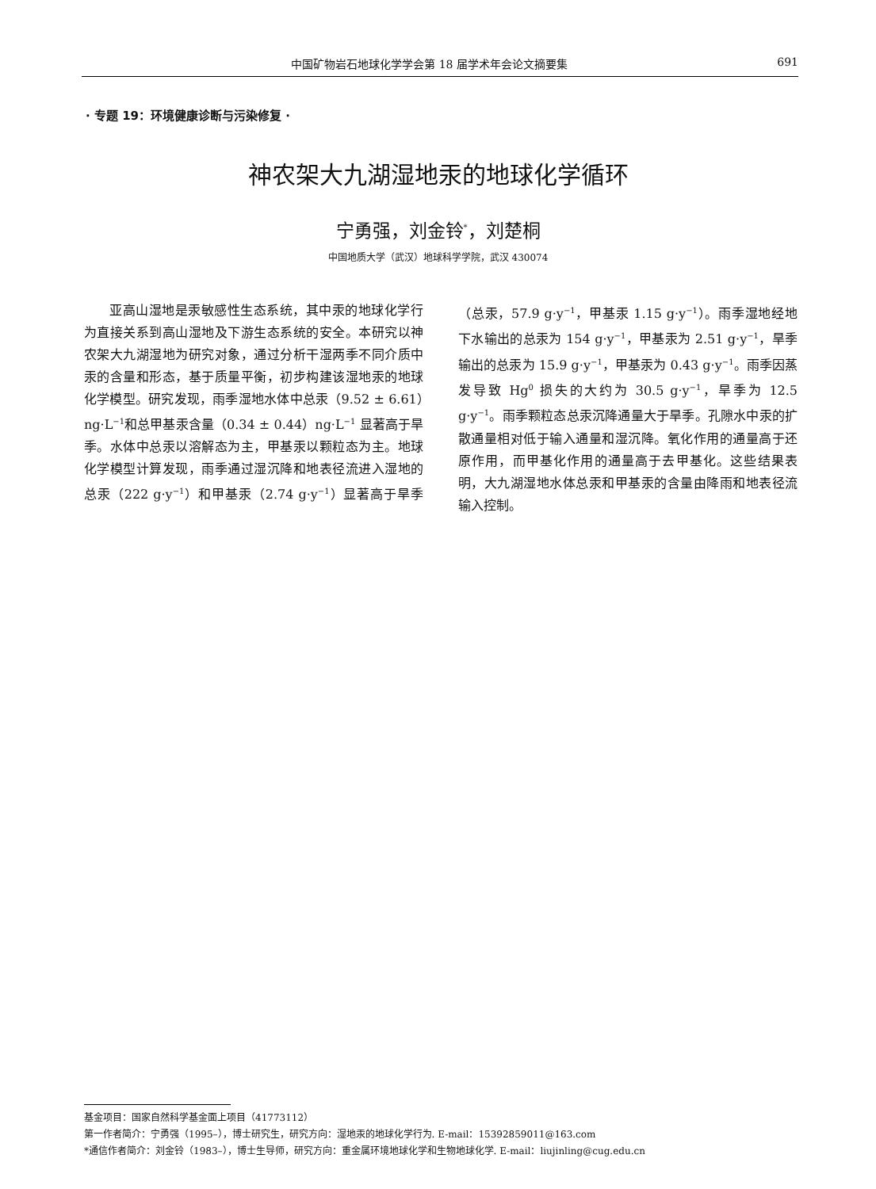中国矿物岩石地球化学学会第 18 届学术年会论文摘要集 691
· 专题 19：环境健康诊断与污染修复 ·
神农架大九湖湿地汞的地球化学循环
宁勇强，刘金铃<sup>*</sup>，刘楚桐
中国地质大学（武汉）地球科学学院，武汉 430074
亚高山湿地是汞敏感性生态系统，其中汞的地球化学行为直接关系到高山湿地及下游生态系统的安全。本研究以神农架大九湖湿地为研究对象，通过分析干湿两季不同介质中汞的含量和形态，基于质量平衡，初步构建该湿地汞的地球化学模型。研究发现，雨季湿地水体中总汞（9.52 ± 6.61）ng·L<sup>−1</sup>和总甲基汞含量（0.34 ± 0.44）ng·L<sup>−1</sup> 显著高于旱季。水体中总汞以溶解态为主，甲基汞以颗粒态为主。地球化学模型计算发现，雨季通过湿沉降和地表径流进入湿地的总汞（222 g·y<sup>−1</sup>）和甲基汞（2.74 g·y<sup>−1</sup>）显著高于旱季（总汞，57.9 g·y<sup>−1</sup>，甲基汞 1.15 g·y<sup>−1</sup>）。雨季湿地经地下水输出的总汞为 154 g·y<sup>−1</sup>，甲基汞为 2.51 g·y<sup>−1</sup>，旱季输出的总汞为 15.9 g·y<sup>−1</sup>，甲基汞为 0.43 g·y<sup>−1</sup>。雨季因蒸发导致 Hg<sup>0</sup> 损失的大约为 30.5 g·y<sup>−1</sup>，旱季为 12.5 g·y<sup>−1</sup>。雨季颗粒态总汞沉降通量大于旱季。孔隙水中汞的扩散通量相对低于输入通量和湿沉降。氧化作用的通量高于还原作用，而甲基化作用的通量高于去甲基化。这些结果表明，大九湖湿地水体总汞和甲基汞的含量由降雨和地表径流输入控制。
基金项目：国家自然科学基金面上项目（41773112）
第一作者简介：宁勇强（1995–），博士研究生，研究方向：湿地汞的地球化学行为. E-mail：15392859011@163.com
*通信作者简介：刘金铃（1983–），博士生导师，研究方向：重金属环境地球化学和生物地球化学. E-mail：liujinling@cug.edu.cn